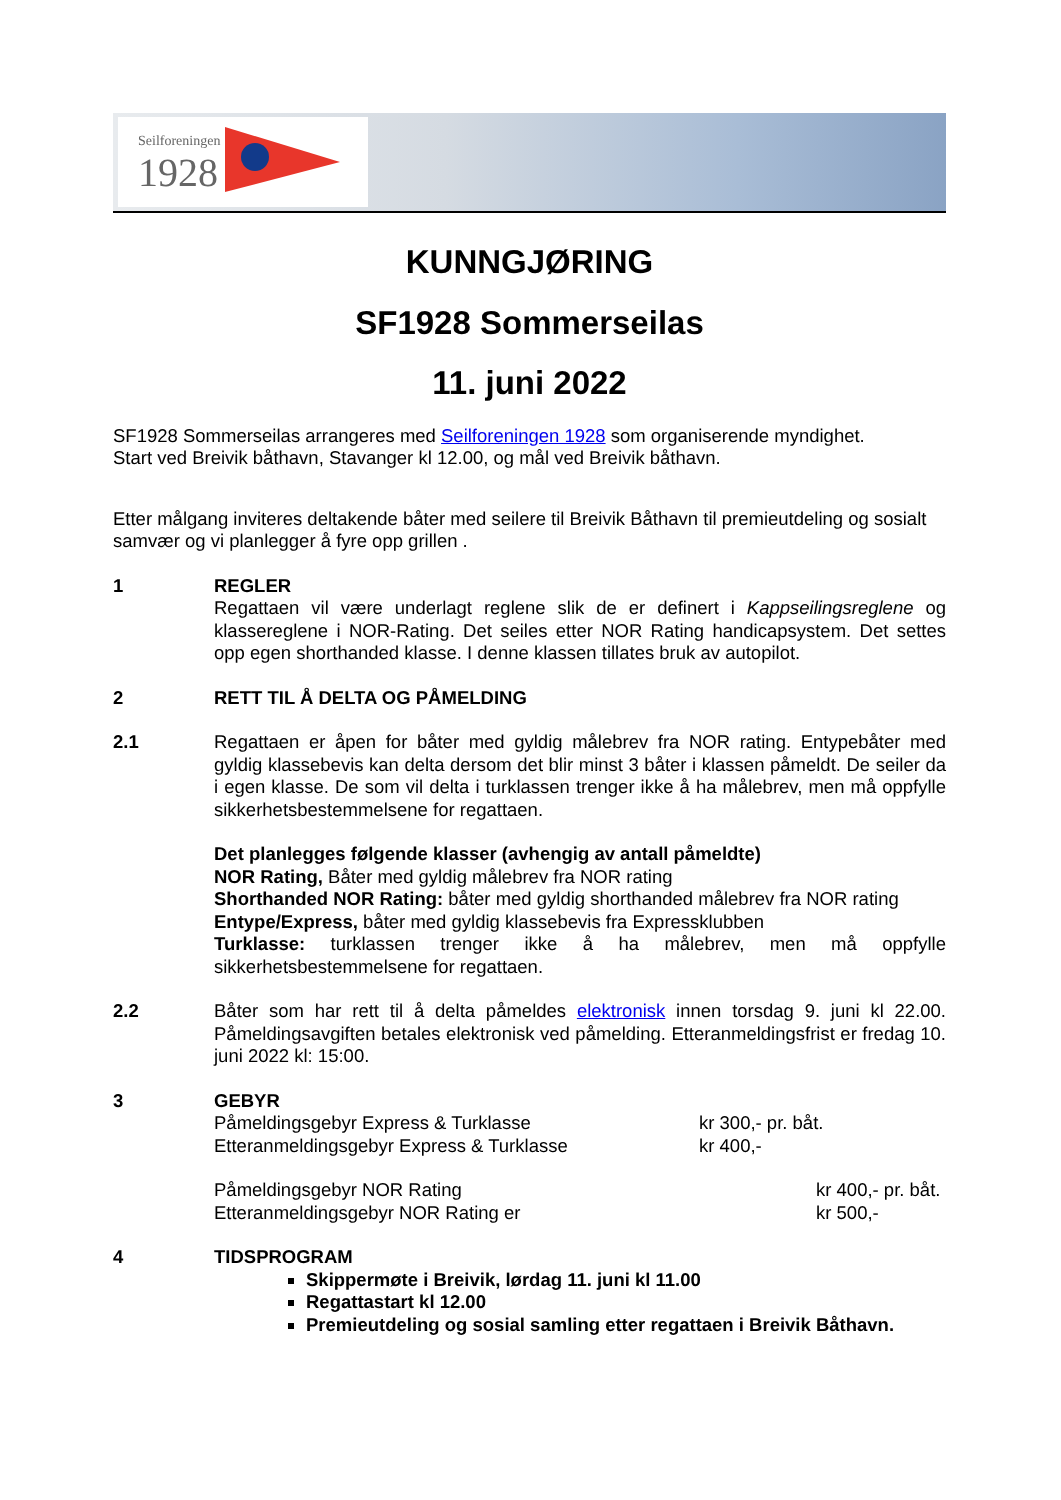Seilforeningen
1928
KUNNGJØRING
SF1928 Sommerseilas
11. juni 2022
SF1928 Sommerseilas arrangeres med Seilforeningen 1928 som organiserende myndighet.
Start ved Breivik båthavn, Stavanger kl 12.00, og mål ved Breivik båthavn.
Etter målgang inviteres deltakende båter med seilere til Breivik Båthavn til premieutdeling og sosialt samvær og vi planlegger å fyre opp grillen .
1 REGLER
Regattaen vil være underlagt reglene slik de er definert i Kappseilingsreglene og klassereglene i NOR-Rating. Det seiles etter NOR Rating handicapsystem. Det settes opp egen shorthanded klasse. I denne klassen tillates bruk av autopilot.
2 RETT TIL Å DELTA OG PÅMELDING
2.1 Regattaen er åpen for båter med gyldig målebrev fra NOR rating. Entypebåter med gyldig klassebevis kan delta dersom det blir minst 3 båter i klassen påmeldt. De seiler da i egen klasse. De som vil delta i turklassen trenger ikke å ha målebrev, men må oppfylle sikkerhetsbestemmelsene for regattaen.
Det planlegges følgende klasser (avhengig av antall påmeldte)
NOR Rating, Båter med gyldig målebrev fra NOR rating
Shorthanded NOR Rating: båter med gyldig shorthanded målebrev fra NOR rating
Entype/Express, båter med gyldig klassebevis fra Expressklubben
Turklasse: turklassen trenger ikke å ha målebrev, men må oppfylle sikkerhetsbestemmelsene for regattaen.
2.2 Båter som har rett til å delta påmeldes elektronisk innen torsdag 9. juni kl 22.00. Påmeldingsavgiften betales elektronisk ved påmelding. Etteranmeldingsfrist er fredag 10. juni 2022 kl: 15:00.
3 GEBYR
Påmeldingsgebyr Express & Turklasse kr 300,- pr. båt.
Etteranmeldingsgebyr Express & Turklasse kr 400,-
Påmeldingsgebyr NOR Rating kr 400,- pr. båt.
Etteranmeldingsgebyr NOR Rating er kr 500,-
4 TIDSPROGRAM
Skippermøte i Breivik, lørdag 11. juni kl 11.00
Regattastart kl 12.00
Premieutdeling og sosial samling etter regattaen i Breivik Båthavn.